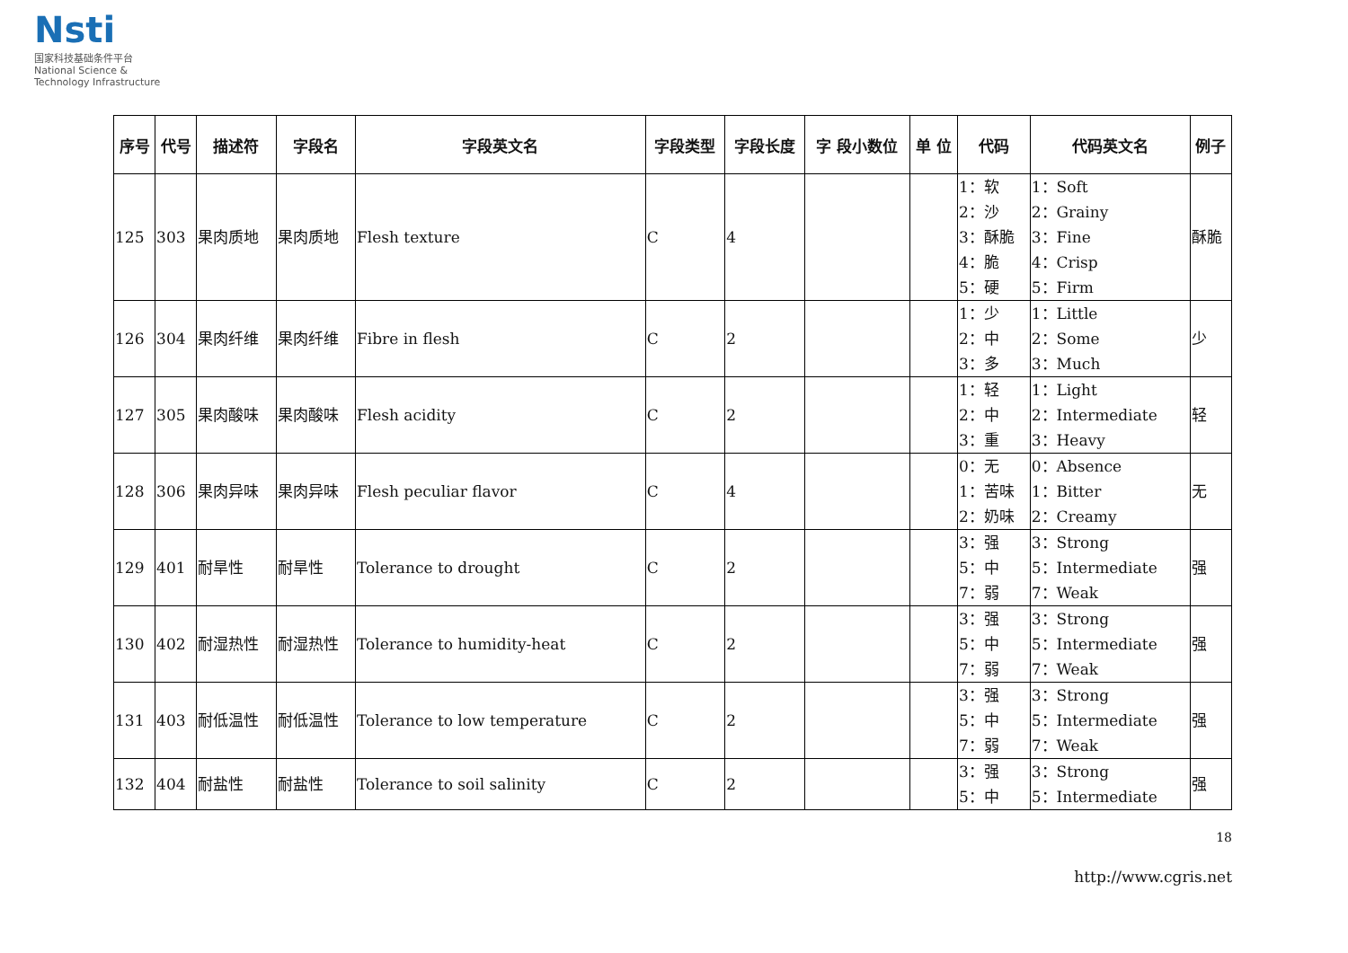Nsti
国家科技基础条件平台
National Science & Technology Infrastructure
| 序号 | 代号 | 描述符 | 字段名 | 字段英文名 | 字段类型 | 字段长度 | 字 段小数位 | 单 位 | 代码 | 代码英文名 | 例子 |
| --- | --- | --- | --- | --- | --- | --- | --- | --- | --- | --- | --- |
| 125 | 303 | 果肉质地 | 果肉质地 | Flesh texture | C | 4 | | | 1：软 2：沙 3：酥脆 4：脆 5：硬 | 1：Soft 2：Grainy 3：Fine 4：Crisp 5：Firm | 酥脆 |
| 126 | 304 | 果肉纤维 | 果肉纤维 | Fibre in flesh | C | 2 | | | 1：少 2：中 3：多 | 1：Little 2：Some 3：Much | 少 |
| 127 | 305 | 果肉酸味 | 果肉酸味 | Flesh acidity | C | 2 | | | 1：轻 2：中 3：重 | 1：Light 2：Intermediate 3：Heavy | 轻 |
| 128 | 306 | 果肉异味 | 果肉异味 | Flesh peculiar flavor | C | 4 | | | 0：无 1：苦味 2：奶味 | 0：Absence 1：Bitter 2：Creamy | 无 |
| 129 | 401 | 耐旱性 | 耐旱性 | Tolerance to drought | C | 2 | | | 3：强 5：中 7：弱 | 3：Strong 5：Intermediate 7：Weak | 强 |
| 130 | 402 | 耐湿热性 | 耐湿热性 | Tolerance to humidity-heat | C | 2 | | | 3：强 5：中 7：弱 | 3：Strong 5：Intermediate 7：Weak | 强 |
| 131 | 403 | 耐低温性 | 耐低温性 | Tolerance to low temperature | C | 2 | | | 3：强 5：中 7：弱 | 3：Strong 5：Intermediate 7：Weak | 强 |
| 132 | 404 | 耐盐性 | 耐盐性 | Tolerance to soil salinity | C | 2 | | | 3：强 5：中 | 3：Strong 5：Intermediate | 强 |
18
http://www.cgris.net